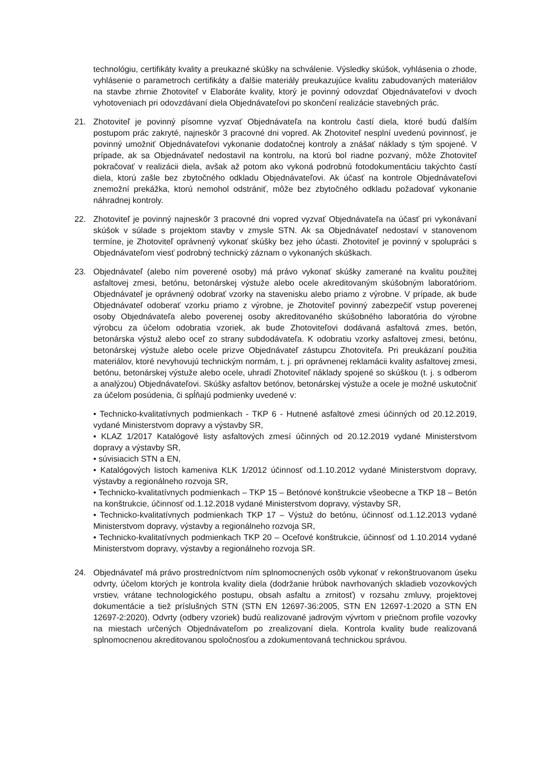technológiu, certifikáty kvality a preukazné skúšky na schválenie. Výsledky skúšok, vyhlásenia o zhode, vyhlásenie o parametroch certifikáty a ďalšie materiály preukazujúce kvalitu zabudovaných materiálov na stavbe zhrnie Zhotoviteľ v Elaboráte kvality, ktorý je povinný odovzdať Objednávateľovi v dvoch vyhotoveniach pri odovzdávaní diela Objednávateľovi po skončení realizácie stavebných prác.
21. Zhotoviteľ je povinný písomne vyzvať Objednávateľa na kontrolu častí diela, ktoré budú ďalším postupom prác zakryté, najneskôr 3 pracovné dni vopred. Ak Zhotoviteľ nesplní uvedenú povinnosť, je povinný umožniť Objednávateľovi vykonanie dodatočnej kontroly a znášať náklady s tým spojené. V prípade, ak sa Objednávateľ nedostavil na kontrolu, na ktorú bol riadne pozvaný, môže Zhotoviteľ pokračovať v realizácii diela, avšak až potom ako vykoná podrobnú fotodokumentáciu takýchto častí diela, ktorú zašle bez zbytočného odkladu Objednávateľovi. Ak účasť na kontrole Objednávateľovi znemožní prekážka, ktorú nemohol odstrániť, môže bez zbytočného odkladu požadovať vykonanie náhradnej kontroly.
22. Zhotoviteľ je povinný najneskôr 3 pracovné dni vopred vyzvať Objednávateľa na účasť pri vykonávaní skúšok v súlade s projektom stavby v zmysle STN. Ak sa Objednávateľ nedostaví v stanovenom termíne, je Zhotoviteľ oprávnený vykonať skúšky bez jeho účasti. Zhotoviteľ je povinný v spolupráci s Objednávateľom viesť podrobný technický záznam o vykonaných skúškach.
23. Objednávateľ (alebo ním poverené osoby) má právo vykonať skúšky zamerané na kvalitu použitej asfaltovej zmesi, betónu, betonárskej výstuže alebo ocele akreditovaným skúšobným laboratóriom. Objednávateľ je oprávnený odobrať vzorky na stavenisku alebo priamo z výrobne. V prípade, ak bude Objednávateľ odoberať vzorku priamo z výrobne, je Zhotoviteľ povinný zabezpečiť vstup poverenej osoby Objednávateľa alebo poverenej osoby akreditovaného skúšobného laboratória do výrobne výrobcu za účelom odobratia vzoriek, ak bude Zhotoviteľovi dodávaná asfaltová zmes, betón, betonárska výstuž alebo oceľ zo strany subdodávateľa. K odobratiu vzorky asfaltovej zmesi, betónu, betonárskej výstuže alebo ocele prizve Objednávateľ zástupcu Zhotoviteľa. Pri preukázaní použitia materiálov, ktoré nevyhovujú technickým normám, t. j. pri oprávnenej reklamácii kvality asfaltovej zmesi, betónu, betonárskej výstuže alebo ocele, uhradí Zhotoviteľ náklady spojené so skúškou (t. j. s odberom a analýzou) Objednávateľovi. Skúšky asfaltov betónov, betonárskej výstuže a ocele je možné uskutočniť za účelom posúdenia, či spĺňajú podmienky uvedené v:
• Technicko-kvalitatívnych podmienkach - TKP 6 - Hutnené asfaltové zmesi účinných od 20.12.2019, vydané Ministerstvom dopravy a výstavby SR,
• KLAZ 1/2017 Katalógové listy asfaltových zmesí účinných od 20.12.2019 vydané Ministerstvom dopravy a výstavby SR,
• súvisiacich STN a EN,
• Katalógových listoch kameniva KLK 1/2012 účinnosť od.1.10.2012 vydané Ministerstvom dopravy, výstavby a regionálneho rozvoja SR,
• Technicko-kvalitatívnych podmienkach – TKP 15 – Betónové konštrukcie všeobecne a TKP 18 – Betón na konštrukcie, účinnosť od.1.12.2018 vydané Ministerstvom dopravy, výstavby SR,
• Technicko-kvalitatívnych podmienkach TKP 17 – Výstuž do betónu, účinnosť od.1.12.2013 vydané Ministerstvom dopravy, výstavby a regionálneho rozvoja SR,
• Technicko-kvalitatívnych podmienkach TKP 20 – Oceľové konštrukcie, účinnosť od 1.10.2014 vydané Ministerstvom dopravy, výstavby a regionálneho rozvoja SR.
24. Objednávateľ má právo prostredníctvom ním splnomocnených osôb vykonať v rekonštruovanom úseku odvrty, účelom ktorých je kontrola kvality diela (dodržanie hrúbok navrhovaných skladieb vozovkových vrstiev, vrátane technologického postupu, obsah asfaltu a zrnitosť) v rozsahu zmluvy, projektovej dokumentácie a tiež príslušných STN (STN EN 12697-36:2005, STN EN 12697-1:2020 a STN EN 12697-2:2020). Odvrty (odbery vzoriek) budú realizované jadrovým vývrtom v priečnom profile vozovky na miestach určených Objednávateľom po zrealizovaní diela. Kontrola kvality bude realizovaná splnomocnenou akreditovanou spoločnosťou a zdokumentovaná technickou správou.